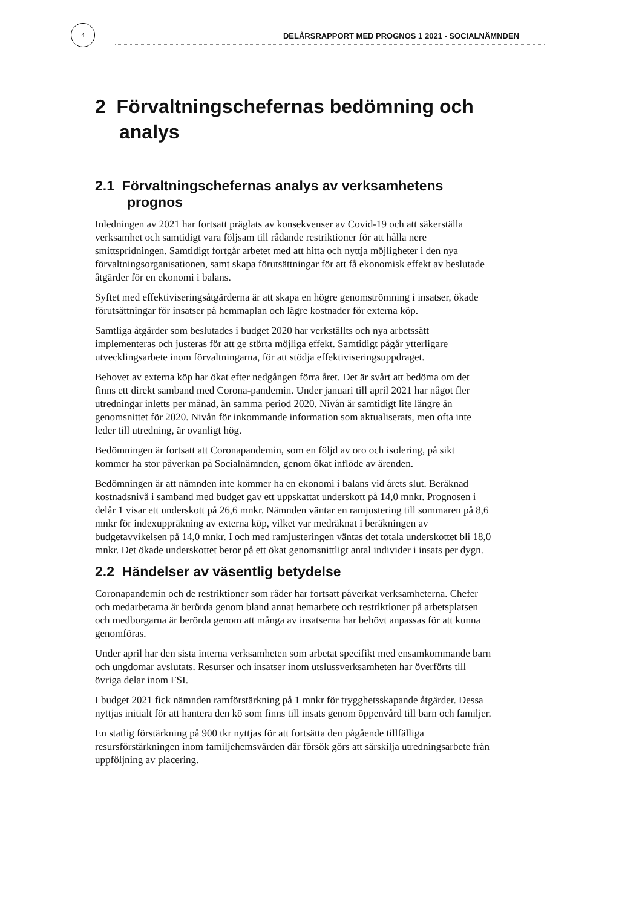4
DELÅRSRAPPORT MED PROGNOS 1 2021 - SOCIALNÄMNDEN
2 Förvaltningschefernas bedömning och analys
2.1 Förvaltningschefernas analys av verksamhetens prognos
Inledningen av 2021 har fortsatt präglats av konsekvenser av Covid-19 och att säkerställa verksamhet och samtidigt vara följsam till rådande restriktioner för att hålla nere smittspridningen. Samtidigt fortgår arbetet med att hitta och nyttja möjligheter i den nya förvaltningsorganisationen, samt skapa förutsättningar för att få ekonomisk effekt av beslutade åtgärder för en ekonomi i balans.
Syftet med effektiviseringsåtgärderna är att skapa en högre genomströmning i insatser, ökade förutsättningar för insatser på hemmaplan och lägre kostnader för externa köp.
Samtliga åtgärder som beslutades i budget 2020 har verkställts och nya arbetssätt implementeras och justeras för att ge störta möjliga effekt. Samtidigt pågår ytterligare utvecklingsarbete inom förvaltningarna, för att stödja effektiviseringsuppdraget.
Behovet av externa köp har ökat efter nedgången förra året. Det är svårt att bedöma om det finns ett direkt samband med Corona-pandemin. Under januari till april 2021 har något fler utredningar inletts per månad, än samma period 2020. Nivån är samtidigt lite längre än genomsnittet för 2020. Nivån för inkommande information som aktualiserats, men ofta inte leder till utredning, är ovanligt hög.
Bedömningen är fortsatt att Coronapandemin, som en följd av oro och isolering, på sikt kommer ha stor påverkan på Socialnämnden, genom ökat inflöde av ärenden.
Bedömningen är att nämnden inte kommer ha en ekonomi i balans vid årets slut. Beräknad kostnadsnivå i samband med budget gav ett uppskattat underskott på 14,0 mnkr. Prognosen i delår 1 visar ett underskott på 26,6 mnkr. Nämnden väntar en ramjustering till sommaren på 8,6 mnkr för indexuppräkning av externa köp, vilket var medräknat i beräkningen av budgetavvikelsen på 14,0 mnkr. I och med ramjusteringen väntas det totala underskottet bli 18,0 mnkr. Det ökade underskottet beror på ett ökat genomsnittligt antal individer i insats per dygn.
2.2 Händelser av väsentlig betydelse
Coronapandemin och de restriktioner som råder har fortsatt påverkat verksamheterna. Chefer och medarbetarna är berörda genom bland annat hemarbete och restriktioner på arbetsplatsen och medborgarna är berörda genom att många av insatserna har behövt anpassas för att kunna genomföras.
Under april har den sista interna verksamheten som arbetat specifikt med ensamkommande barn och ungdomar avslutats. Resurser och insatser inom utslussverksamheten har överförts till övriga delar inom FSI.
I budget 2021 fick nämnden ramförstärkning på 1 mnkr för trygghetsskapande åtgärder. Dessa nyttjas initialt för att hantera den kö som finns till insats genom öppenvård till barn och familjer.
En statlig förstärkning på 900 tkr nyttjas för att fortsätta den pågående tillfälliga resursförstärkningen inom familjehemsvården där försök görs att särskilja utredningsarbete från uppföljning av placering.